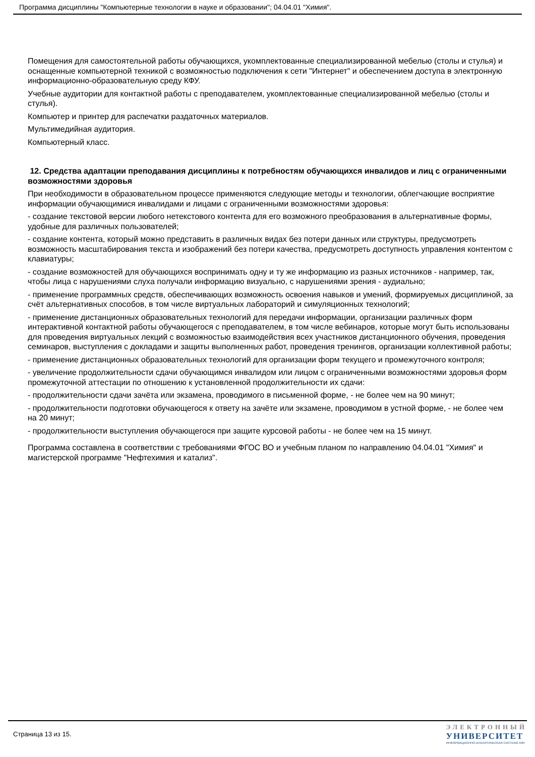Программа дисциплины "Компьютерные технологии в науке и образовании"; 04.04.01 "Химия".
Помещения для самостоятельной работы обучающихся, укомплектованные специализированной мебелью (столы и стулья) и оснащенные компьютерной техникой с возможностью подключения к сети "Интернет" и обеспечением доступа в электронную информационно-образовательную среду КФУ.
Учебные аудитории для контактной работы с преподавателем, укомплектованные специализированной мебелью (столы и стулья).
Компьютер и принтер для распечатки раздаточных материалов.
Мультимедийная аудитория.
Компьютерный класс.
12. Средства адаптации преподавания дисциплины к потребностям обучающихся инвалидов и лиц с ограниченными возможностями здоровья
При необходимости в образовательном процессе применяются следующие методы и технологии, облегчающие восприятие информации обучающимися инвалидами и лицами с ограниченными возможностями здоровья:
- создание текстовой версии любого нетекстового контента для его возможного преобразования в альтернативные формы, удобные для различных пользователей;
- создание контента, который можно представить в различных видах без потери данных или структуры, предусмотреть возможность масштабирования текста и изображений без потери качества, предусмотреть доступность управления контентом с клавиатуры;
- создание возможностей для обучающихся воспринимать одну и ту же информацию из разных источников - например, так, чтобы лица с нарушениями слуха получали информацию визуально, с нарушениями зрения - аудиально;
- применение программных средств, обеспечивающих возможность освоения навыков и умений, формируемых дисциплиной, за счёт альтернативных способов, в том числе виртуальных лабораторий и симуляционных технологий;
- применение дистанционных образовательных технологий для передачи информации, организации различных форм интерактивной контактной работы обучающегося с преподавателем, в том числе вебинаров, которые могут быть использованы для проведения виртуальных лекций с возможностью взаимодействия всех участников дистанционного обучения, проведения семинаров, выступления с докладами и защиты выполненных работ, проведения тренингов, организации коллективной работы;
- применение дистанционных образовательных технологий для организации форм текущего и промежуточного контроля;
- увеличение продолжительности сдачи обучающимся инвалидом или лицом с ограниченными возможностями здоровья форм промежуточной аттестации по отношению к установленной продолжительности их сдачи:
- продолжительности сдачи зачёта или экзамена, проводимого в письменной форме, - не более чем на 90 минут;
- продолжительности подготовки обучающегося к ответу на зачёте или экзамене, проводимом в устной форме, - не более чем на 20 минут;
- продолжительности выступления обучающегося при защите курсовой работы - не более чем на 15 минут.
Программа составлена в соответствии с требованиями ФГОС ВО и учебным планом по направлению 04.04.01 "Химия" и магистерской программе "Нефтехимия и катализ".
Страница 13 из 15.
ЭЛЕКТРОННЫЙ
УНИВЕРСИТЕТ
ИНФОРМАЦИОННО-АНАЛИТИЧЕСКАЯ СИСТЕМА КФУ